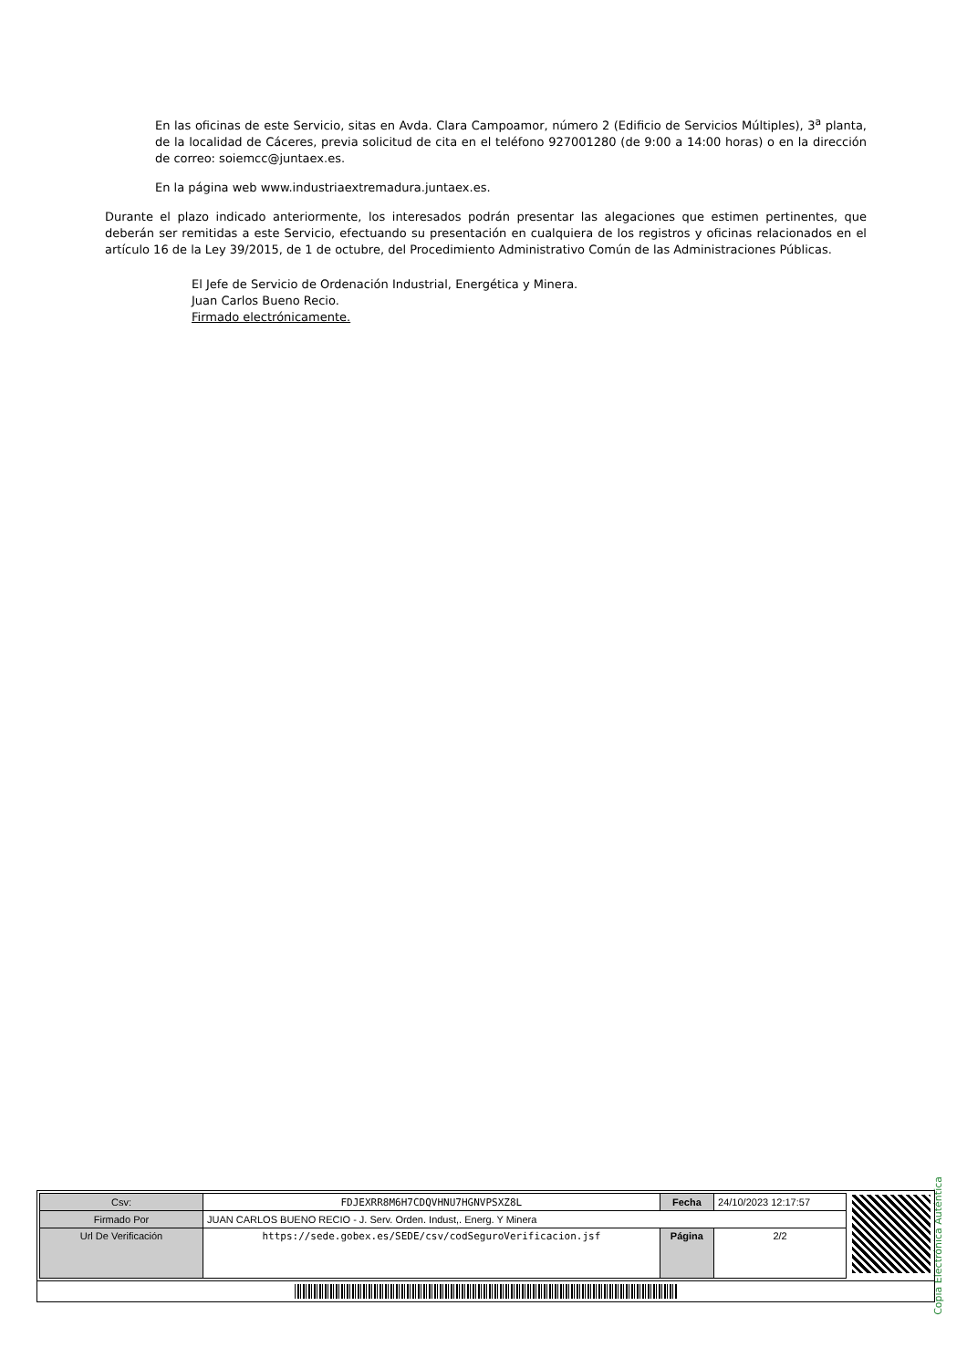En las oficinas de este Servicio, sitas en Avda. Clara Campoamor, número 2 (Edificio de Servicios Múltiples), 3<sup>a</sup> planta, de la localidad de Cáceres, previa solicitud de cita en el teléfono 927001280 (de 9:00 a 14:00 horas) o en la dirección de correo: soiemcc@juntaex.es.
En la página web www.industriaextremadura.juntaex.es.
Durante el plazo indicado anteriormente, los interesados podrán presentar las alegaciones que estimen pertinentes, que deberán ser remitidas a este Servicio, efectuando su presentación en cualquiera de los registros y oficinas relacionados en el artículo 16 de la Ley 39/2015, de 1 de octubre, del Procedimiento Administrativo Común de las Administraciones Públicas.
El Jefe de Servicio de Ordenación Industrial, Energética y Minera.
Juan Carlos Bueno Recio.
Firmado electrónicamente.
Copia Electrónica Auténtica
| Csv: | FDJEXRR8M6H7CDQVHNU7HGNVPSXZ8L | Fecha | 24/10/2023 12:17:57 |
| Firmado Por | JUAN CARLOS BUENO RECIO - J. Serv. Orden. Indust,. Energ. Y Minera | | |
| Url De Verificación | https://sede.gobex.es/SEDE/csv/codSeguroVerificacion.jsf | Página | 2/2 |